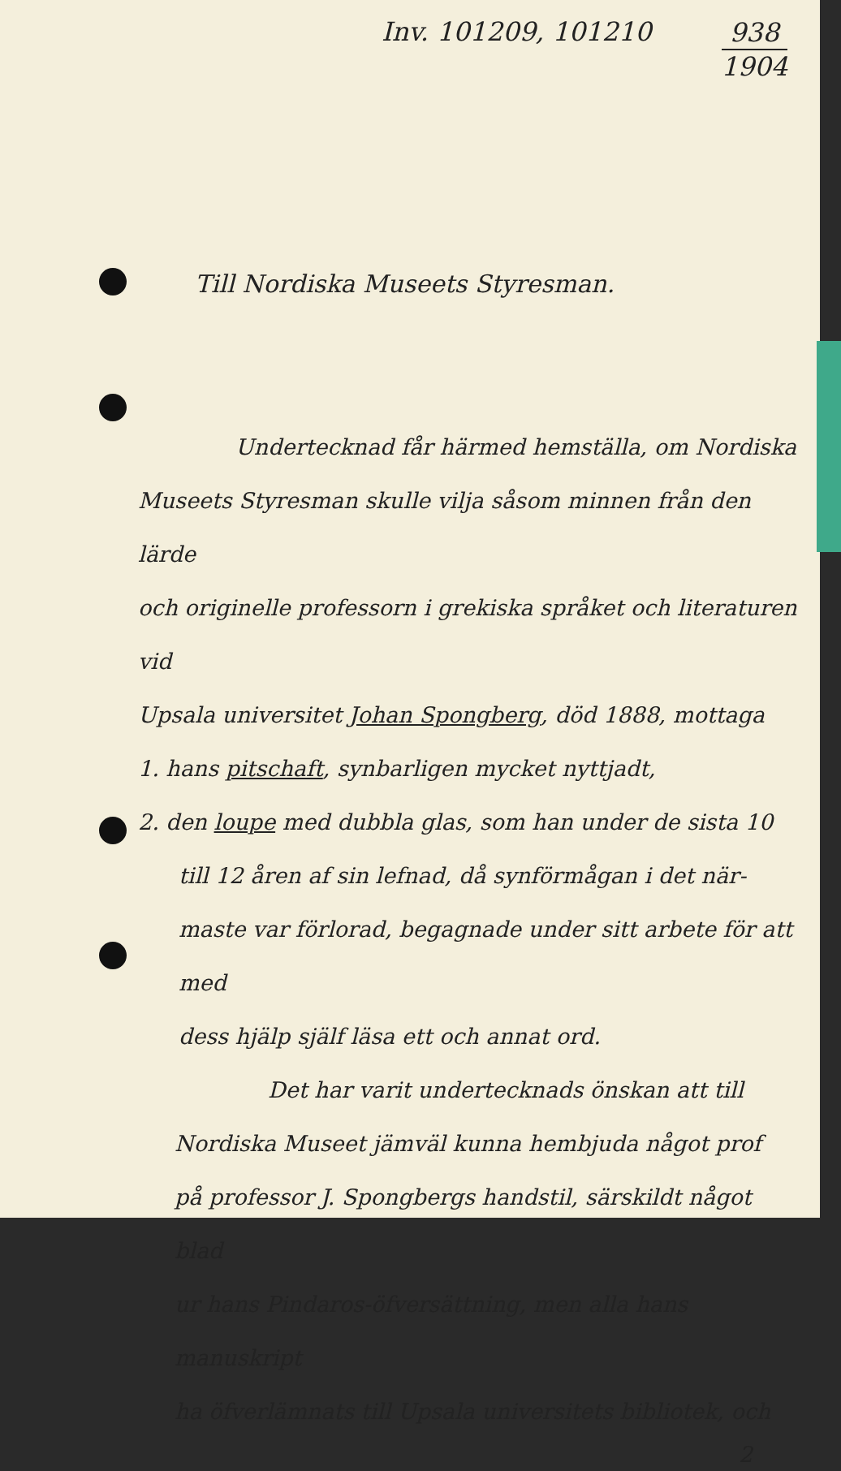Inv. 101209, 101210
938
1904
Till Nordiska Museets Styresman.
Undertecknad får härmed hemställa, om Nordiska
Museets Styresman skulle vilja såsom minnen från den lärde
och originelle professorn i grekiska språket och literaturen vid
Upsala universitet Johan Spongberg, död 1888, mottaga
1. hans pitschaft, synbarligen mycket nyttjadt,
2. den loupe med dubbla glas, som han under de sista 10
till 12 åren af sin lefnad, då synförmågan i det när-
maste var förlorad, begagnade under sitt arbete för att med
dess hjälp själf läsa ett och annat ord.
Det har varit undertecknads önskan att till
Nordiska Museet jämväl kunna hembjuda något prof
på professor J. Spongbergs handstil, särskildt något blad
ur hans Pindaros-öfversättning, men alla hans manuskript
ha öfverlämnats till Upsala universitets bibliotek, och
2